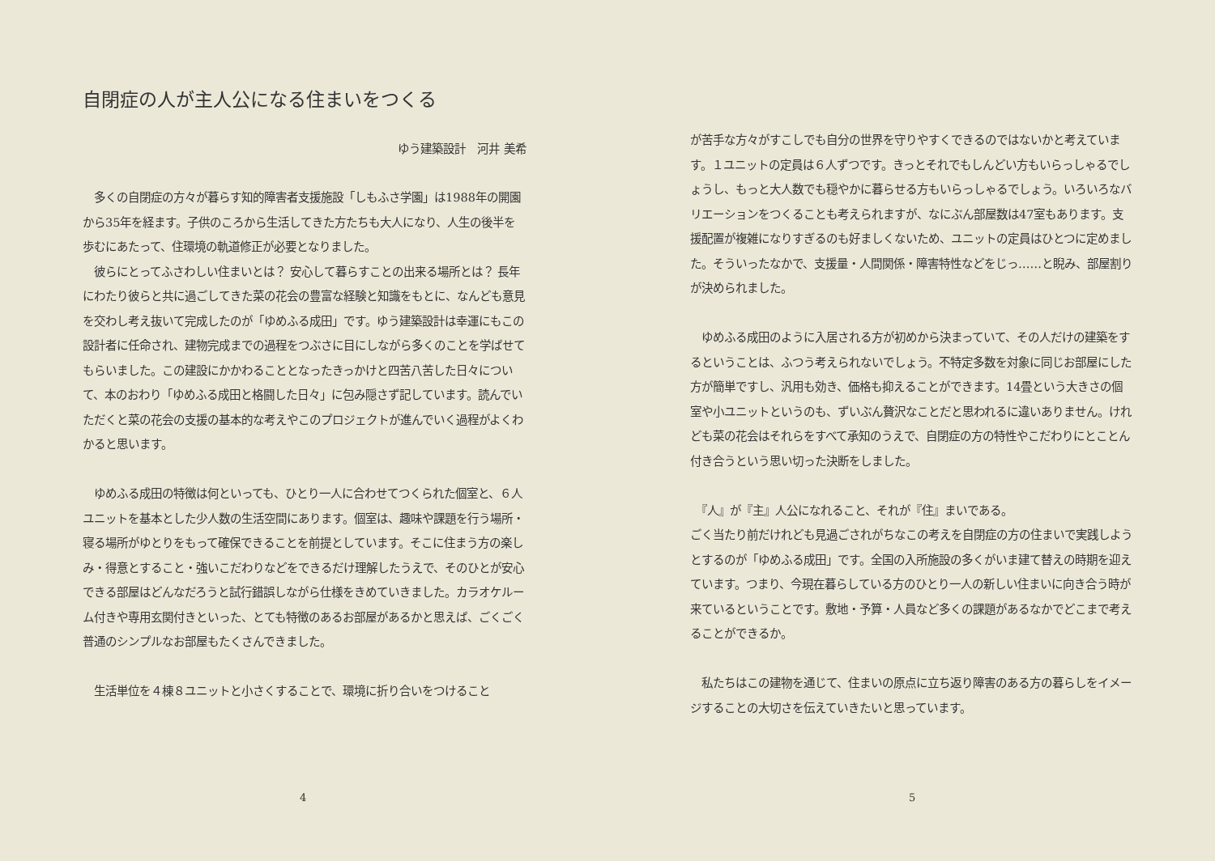自閉症の人が主人公になる住まいをつくる
ゆう建築設計　河井 美希
　多くの自閉症の方々が暮らす知的障害者支援施設「しもふさ学園」は1988年の開園から35年を経ます。子供のころから生活してきた方たちも大人になり、人生の後半を歩むにあたって、住環境の軌道修正が必要となりました。
　彼らにとってふさわしい住まいとは？ 安心して暮らすことの出来る場所とは？ 長年にわたり彼らと共に過ごしてきた菜の花会の豊富な経験と知識をもとに、なんども意見を交わし考え抜いて完成したのが「ゆめふる成田」です。ゆう建築設計は幸運にもこの設計者に任命され、建物完成までの過程をつぶさに目にしながら多くのことを学ばせてもらいました。この建設にかかわることとなったきっかけと四苦八苦した日々について、本のおわり「ゆめふる成田と格闘した日々」に包み隠さず記しています。読んでいただくと菜の花会の支援の基本的な考えやこのプロジェクトが進んでいく過程がよくわかると思います。
　ゆめふる成田の特徴は何といっても、ひとり一人に合わせてつくられた個室と、６人ユニットを基本とした少人数の生活空間にあります。個室は、趣味や課題を行う場所・寝る場所がゆとりをもって確保できることを前提としています。そこに住まう方の楽しみ・得意とすること・強いこだわりなどをできるだけ理解したうえで、そのひとが安心できる部屋はどんなだろうと試行錯誤しながら仕様をきめていきました。カラオケルーム付きや専用玄関付きといった、とても特徴のあるお部屋があるかと思えば、ごくごく普通のシンプルなお部屋もたくさんできました。
　生活単位を４棟８ユニットと小さくすることで、環境に折り合いをつけること
4
が苦手な方々がすこしでも自分の世界を守りやすくできるのではないかと考えています。１ユニットの定員は６人ずつです。きっとそれでもしんどい方もいらっしゃるでしょうし、もっと大人数でも穏やかに暮らせる方もいらっしゃるでしょう。いろいろなバリエーションをつくることも考えられますが、なにぶん部屋数は47室もあります。支援配置が複雑になりすぎるのも好ましくないため、ユニットの定員はひとつに定めました。そういったなかで、支援量・人間関係・障害特性などをじっ……と睨み、部屋割りが決められました。
　ゆめふる成田のように入居される方が初めから決まっていて、その人だけの建築をするということは、ふつう考えられないでしょう。不特定多数を対象に同じお部屋にした方が簡単ですし、汎用も効き、価格も抑えることができます。14畳という大きさの個室や小ユニットというのも、ずいぶん贅沢なことだと思われるに違いありません。けれども菜の花会はそれらをすべて承知のうえで、自閉症の方の特性やこだわりにとことん付き合うという思い切った決断をしました。
　『人』が『主』人公になれること、それが『住』まいである。
ごく当たり前だけれども見過ごされがちなこの考えを自閉症の方の住まいで実践しようとするのが「ゆめふる成田」です。全国の入所施設の多くがいま建て替えの時期を迎えています。つまり、今現在暮らしている方のひとり一人の新しい住まいに向き合う時が来ているということです。敷地・予算・人員など多くの課題があるなかでどこまで考えることができるか。
　私たちはこの建物を通じて、住まいの原点に立ち返り障害のある方の暮らしをイメージすることの大切さを伝えていきたいと思っています。
5